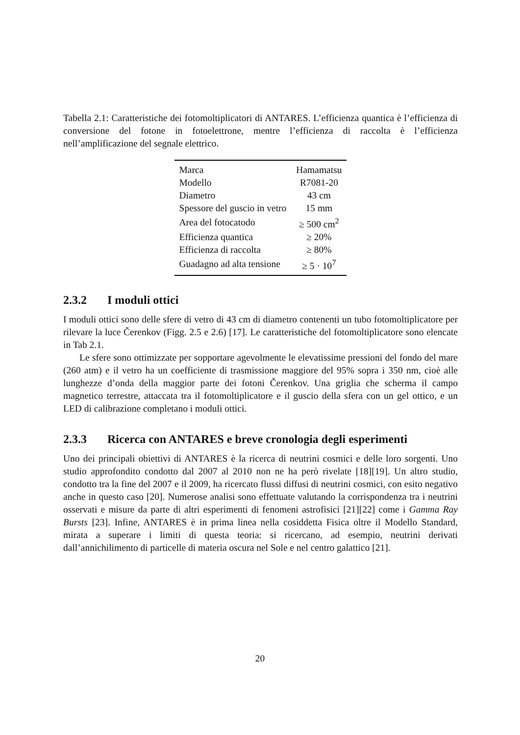Tabella 2.1: Caratteristiche dei fotomoltiplicatori di ANTARES. L’efficienza quantica è l’efficienza di conversione del fotone in fotoelettrone, mentre l’efficienza di raccolta è l’efficienza nell’amplificazione del segnale elettrico.
| Marca | Hamamatsu |
| Modello | R7081-20 |
| Diametro | 43 cm |
| Spessore del guscio in vetro | 15 mm |
| Area del fotocatodo | ≥ 500 cm<sup>2</sup> |
| Efficienza quantica | ≥ 20% |
| Efficienza di raccolta | ≥ 80% |
| Guadagno ad alta tensione | ≥ 5 · 10<sup>7</sup> |
2.3.2 I moduli ottici
I moduli ottici sono delle sfere di vetro di 43 cm di diametro contenenti un tubo fotomoltiplicatore per rilevare la luce Čerenkov (Figg. 2.5 e 2.6) [17]. Le caratteristiche del fotomoltiplicatore sono elencate in Tab 2.1.
Le sfere sono ottimizzate per sopportare agevolmente le elevatissime pressioni del fondo del mare (260 atm) e il vetro ha un coefficiente di trasmissione maggiore del 95% sopra i 350 nm, cioè alle lunghezze d’onda della maggior parte dei fotoni Čerenkov. Una griglia che scherma il campo magnetico terrestre, attaccata tra il fotomoltiplicatore e il guscio della sfera con un gel ottico, e un LED di calibrazione completano i moduli ottici.
2.3.3 Ricerca con ANTARES e breve cronologia degli esperimenti
Uno dei principali obiettivi di ANTARES è la ricerca di neutrini cosmici e delle loro sorgenti. Uno studio approfondito condotto dal 2007 al 2010 non ne ha però rivelate [18][19]. Un altro studio, condotto tra la fine del 2007 e il 2009, ha ricercato flussi diffusi di neutrini cosmici, con esito negativo anche in questo caso [20]. Numerose analisi sono effettuate valutando la corrispondenza tra i neutrini osservati e misure da parte di altri esperimenti di fenomeni astrofisici [21][22] come i Gamma Ray Bursts [23]. Infine, ANTARES è in prima linea nella cosiddetta Fisica oltre il Modello Standard, mirata a superare i limiti di questa teoria: si ricercano, ad esempio, neutrini derivati dall’annichilimento di particelle di materia oscura nel Sole e nel centro galattico [21].
20